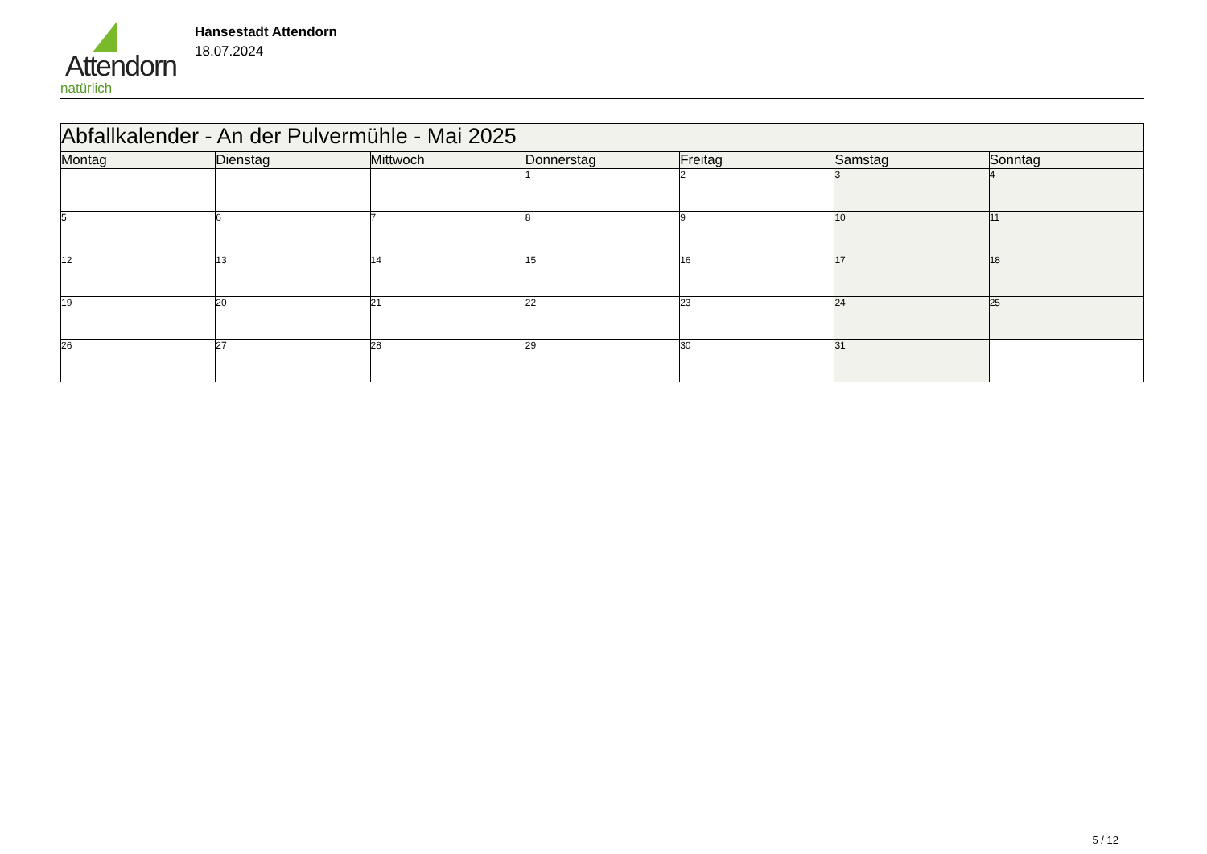Attendorn
natürlich
Hansestadt Attendorn
18.07.2024
| Abfallkalender - An der Pulvermühle - Mai 2025 | | | | | | |
| Montag | Dienstag | Mittwoch | Donnerstag | Freitag | Samstag | Sonntag |
| | | | 1 | 2 | 3 | 4 |
| 5 | 6 | 7 | 8 | 9 | 10 | 11 |
| 12 | 13 | 14 | 15 | 16 | 17 | 18 |
| 19 | 20 | 21 | 22 | 23 | 24 | 25 |
| 26 | 27 | 28 | 29 | 30 | 31 | |
5 / 12